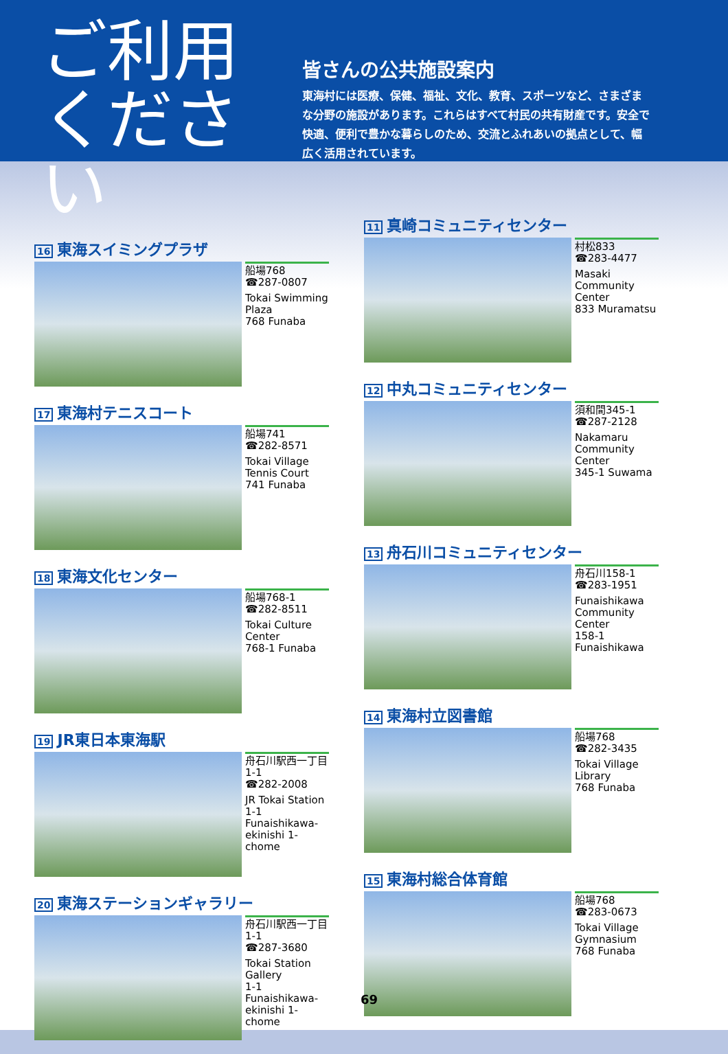ご利用
ください
皆さんの公共施設案内
東海村には医療、保健、福祉、文化、教育、スポーツなど、さまざまな分野の施設があります。これらはすべて村民の共有財産です。安全で快適、便利で豊かな暮らしのため、交流とふれあいの拠点として、幅広く活用されています。
16 東海スイミングプラザ
船場768
☎287-0807
Tokai Swimming Plaza
768 Funaba
17 東海村テニスコート
船場741
☎282-8571
Tokai Village Tennis Court
741 Funaba
18 東海文化センター
船場768-1
☎282-8511
Tokai Culture Center
768-1 Funaba
19 JR東日本東海駅
舟石川駅西一丁目1-1
☎282-2008
JR Tokai Station
1-1 Funaishikawa-ekinishi 1-chome
20 東海ステーションギャラリー
舟石川駅西一丁目1-1
☎287-3680
Tokai Station Gallery
1-1 Funaishikawa-ekinishi 1-chome
11 真崎コミュニティセンター
村松833
☎283-4477
Masaki Community Center
833 Muramatsu
12 中丸コミュニティセンター
須和間345-1
☎287-2128
Nakamaru Community Center
345-1 Suwama
13 舟石川コミュニティセンター
舟石川158-1
☎283-1951
Funaishikawa Community Center
158-1 Funaishikawa
14 東海村立図書館
船場768
☎282-3435
Tokai Village Library
768 Funaba
15 東海村総合体育館
船場768
☎283-0673
Tokai Village Gymnasium
768 Funaba
69